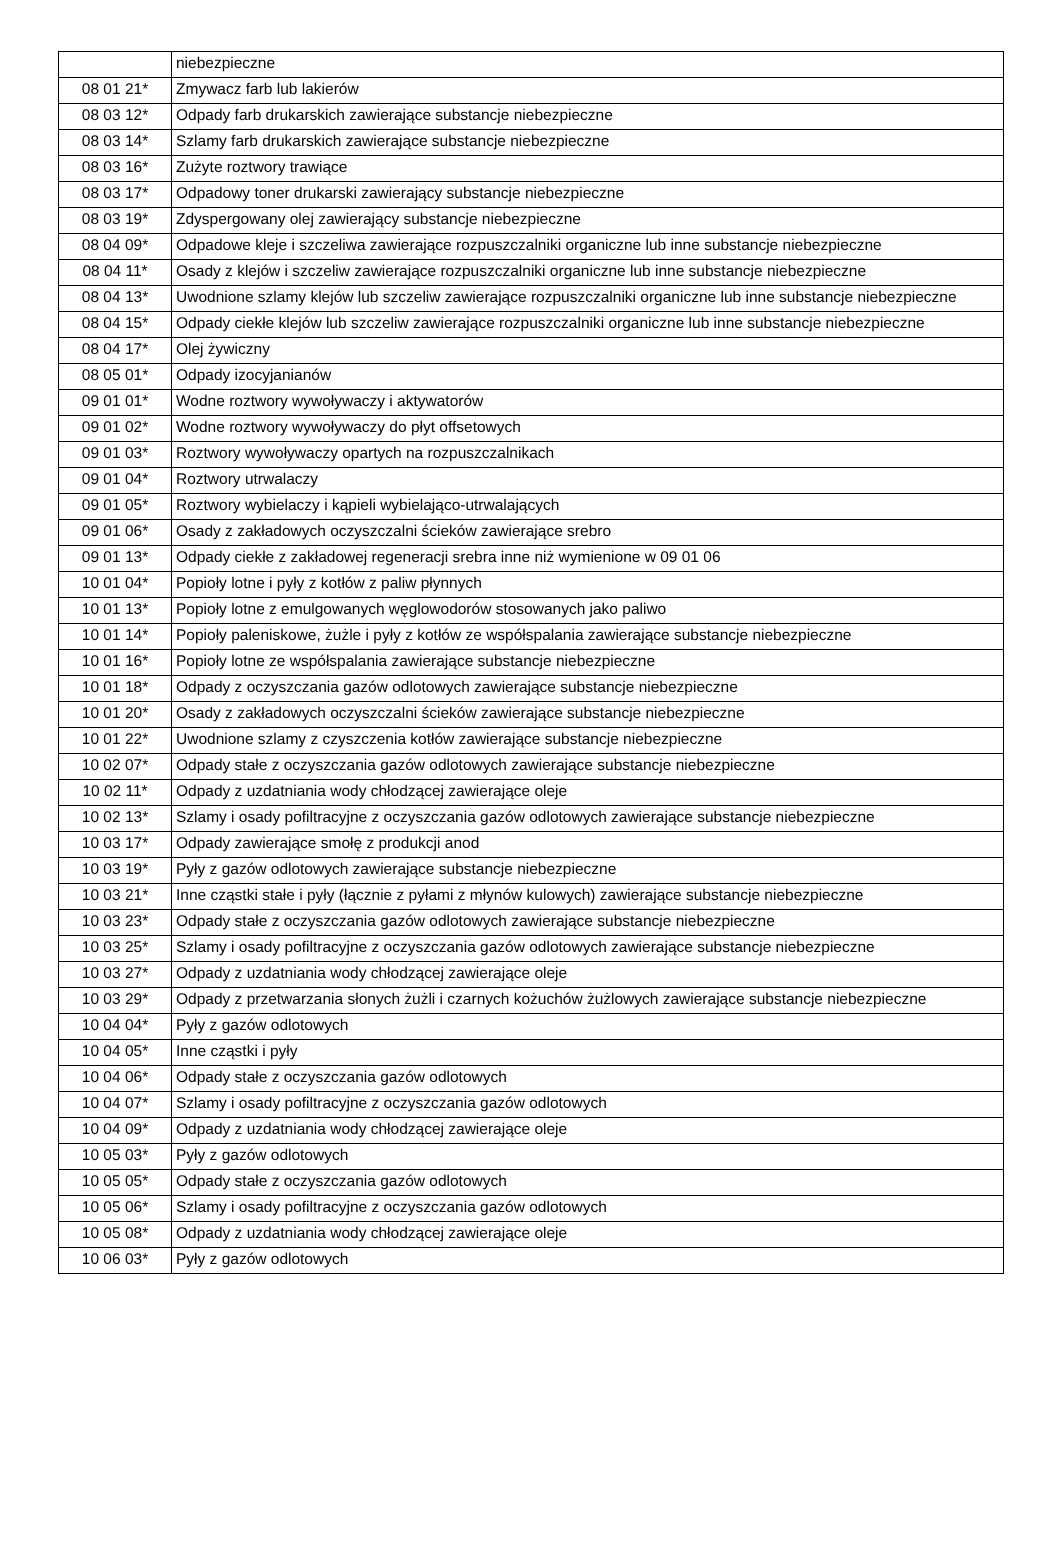| | niebezpieczne |
| 08 01 21* | Zmywacz farb lub lakierów |
| 08 03 12* | Odpady farb drukarskich zawierające substancje niebezpieczne |
| 08 03 14* | Szlamy farb drukarskich zawierające substancje niebezpieczne |
| 08 03 16* | Zużyte roztwory trawiące |
| 08 03 17* | Odpadowy toner drukarski zawierający substancje niebezpieczne |
| 08 03 19* | Zdyspergowany olej zawierający substancje niebezpieczne |
| 08 04 09* | Odpadowe kleje i szczeliwa zawierające rozpuszczalniki organiczne lub inne substancje niebezpieczne |
| 08 04 11* | Osady z klejów i szczeliw zawierające rozpuszczalniki organiczne lub inne substancje niebezpieczne |
| 08 04 13* | Uwodnione szlamy klejów lub szczeliw zawierające rozpuszczalniki organiczne lub inne substancje niebezpieczne |
| 08 04 15* | Odpady ciekłe klejów lub szczeliw zawierające rozpuszczalniki organiczne lub inne substancje niebezpieczne |
| 08 04 17* | Olej żywiczny |
| 08 05 01* | Odpady izocyjanianów |
| 09 01 01* | Wodne roztwory wywoływaczy i aktywatorów |
| 09 01 02* | Wodne roztwory wywoływaczy do płyt offsetowych |
| 09 01 03* | Roztwory wywoływaczy opartych na rozpuszczalnikach |
| 09 01 04* | Roztwory utrwalaczy |
| 09 01 05* | Roztwory wybielaczy i kąpieli wybielająco-utrwalających |
| 09 01 06* | Osady z zakładowych oczyszczalni ścieków zawierające srebro |
| 09 01 13* | Odpady ciekłe z zakładowej regeneracji srebra inne niż wymienione w 09 01 06 |
| 10 01 04* | Popioły lotne i pyły z kotłów z paliw płynnych |
| 10 01 13* | Popioły lotne z emulgowanych węglowodorów stosowanych jako paliwo |
| 10 01 14* | Popioły paleniskowe, żużle i pyły z kotłów ze współspalania zawierające substancje niebezpieczne |
| 10 01 16* | Popioły lotne ze współspalania zawierające substancje niebezpieczne |
| 10 01 18* | Odpady z oczyszczania gazów odlotowych zawierające substancje niebezpieczne |
| 10 01 20* | Osady z zakładowych oczyszczalni ścieków zawierające substancje niebezpieczne |
| 10 01 22* | Uwodnione szlamy z czyszczenia kotłów zawierające substancje niebezpieczne |
| 10 02 07* | Odpady stałe z oczyszczania gazów odlotowych zawierające substancje niebezpieczne |
| 10 02 11* | Odpady z uzdatniania wody chłodzącej zawierające oleje |
| 10 02 13* | Szlamy i osady pofiltracyjne z oczyszczania gazów odlotowych zawierające substancje niebezpieczne |
| 10 03 17* | Odpady zawierające smołę z produkcji anod |
| 10 03 19* | Pyły z gazów odlotowych zawierające substancje niebezpieczne |
| 10 03 21* | Inne cząstki stałe i pyły (łącznie z pyłami z młynów kulowych) zawierające substancje niebezpieczne |
| 10 03 23* | Odpady stałe z oczyszczania gazów odlotowych zawierające substancje niebezpieczne |
| 10 03 25* | Szlamy i osady pofiltracyjne z oczyszczania gazów odlotowych zawierające substancje niebezpieczne |
| 10 03 27* | Odpady z uzdatniania wody chłodzącej zawierające oleje |
| 10 03 29* | Odpady z przetwarzania słonych żużli i czarnych kożuchów żużlowych zawierające substancje niebezpieczne |
| 10 04 04* | Pyły z gazów odlotowych |
| 10 04 05* | Inne cząstki i pyły |
| 10 04 06* | Odpady stałe z oczyszczania gazów odlotowych |
| 10 04 07* | Szlamy i osady pofiltracyjne z oczyszczania gazów odlotowych |
| 10 04 09* | Odpady z uzdatniania wody chłodzącej zawierające oleje |
| 10 05 03* | Pyły z gazów odlotowych |
| 10 05 05* | Odpady stałe z oczyszczania gazów odlotowych |
| 10 05 06* | Szlamy i osady pofiltracyjne z oczyszczania gazów odlotowych |
| 10 05 08* | Odpady z uzdatniania wody chłodzącej zawierające oleje |
| 10 06 03* | Pyły z gazów odlotowych |